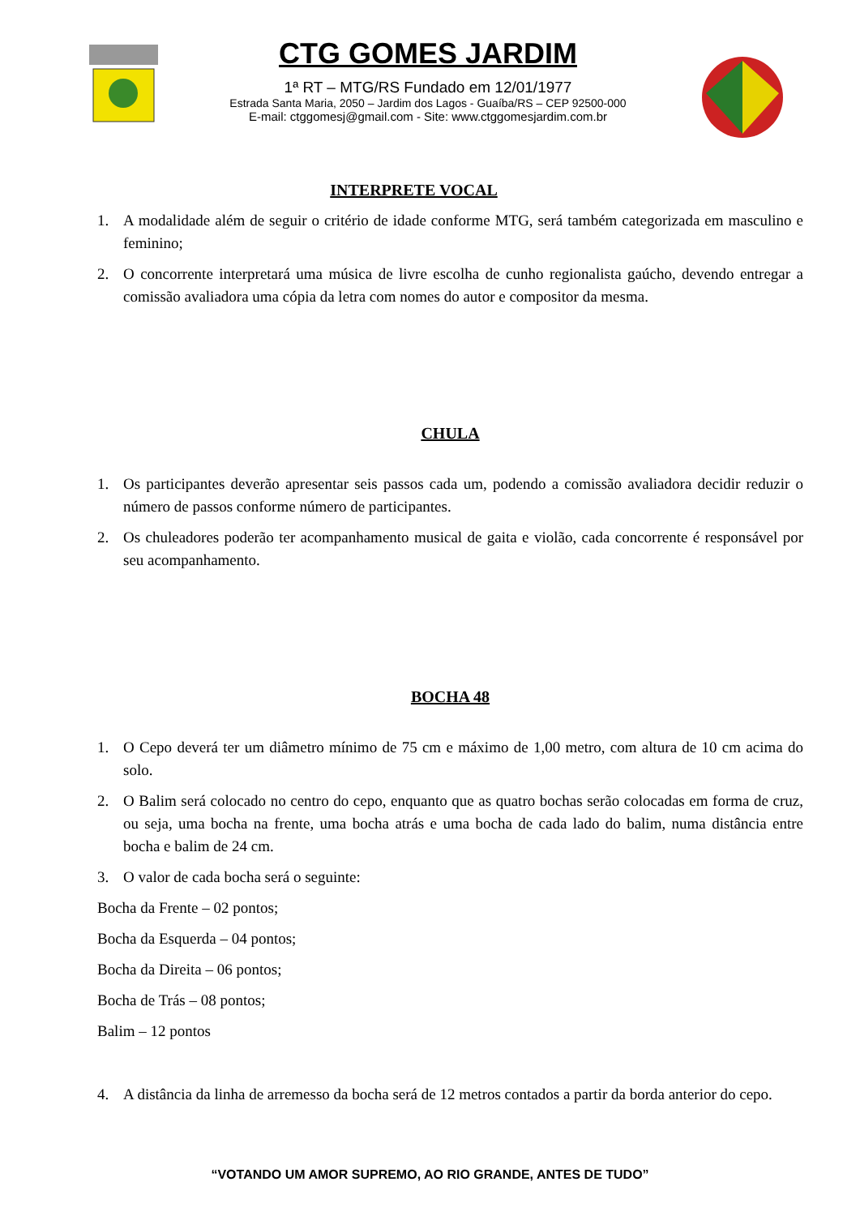CTG GOMES JARDIM
1ª RT – MTG/RS Fundado em 12/01/1977
Estrada Santa Maria, 2050 – Jardim dos Lagos - Guaíba/RS – CEP 92500-000
E-mail: ctggomesj@gmail.com - Site: www.ctggomesjardim.com.br
INTERPRETE VOCAL
1. A modalidade além de seguir o critério de idade conforme MTG, será também categorizada em masculino e feminino;
2. O concorrente interpretará uma música de livre escolha de cunho regionalista gaúcho, devendo entregar a comissão avaliadora uma cópia da letra com nomes do autor e compositor da mesma.
CHULA
1. Os participantes deverão apresentar seis passos cada um, podendo a comissão avaliadora decidir reduzir o número de passos conforme número de participantes.
2. Os chuleadores poderão ter acompanhamento musical de gaita e violão, cada concorrente é responsável por seu acompanhamento.
BOCHA 48
1. O Cepo deverá ter um diâmetro mínimo de 75 cm e máximo de 1,00 metro, com altura de 10 cm acima do solo.
2. O Balim será colocado no centro do cepo, enquanto que as quatro bochas serão colocadas em forma de cruz, ou seja, uma bocha na frente, uma bocha atrás e uma bocha de cada lado do balim, numa distância entre bocha e balim de 24 cm.
3. O valor de cada bocha será o seguinte:
Bocha da Frente – 02 pontos;
Bocha da Esquerda – 04 pontos;
Bocha da Direita – 06 pontos;
Bocha de Trás – 08 pontos;
Balim – 12 pontos
4. A distância da linha de arremesso da bocha será de 12 metros contados a partir da borda anterior do cepo.
“VOTANDO UM AMOR SUPREMO, AO RIO GRANDE, ANTES DE TUDO”